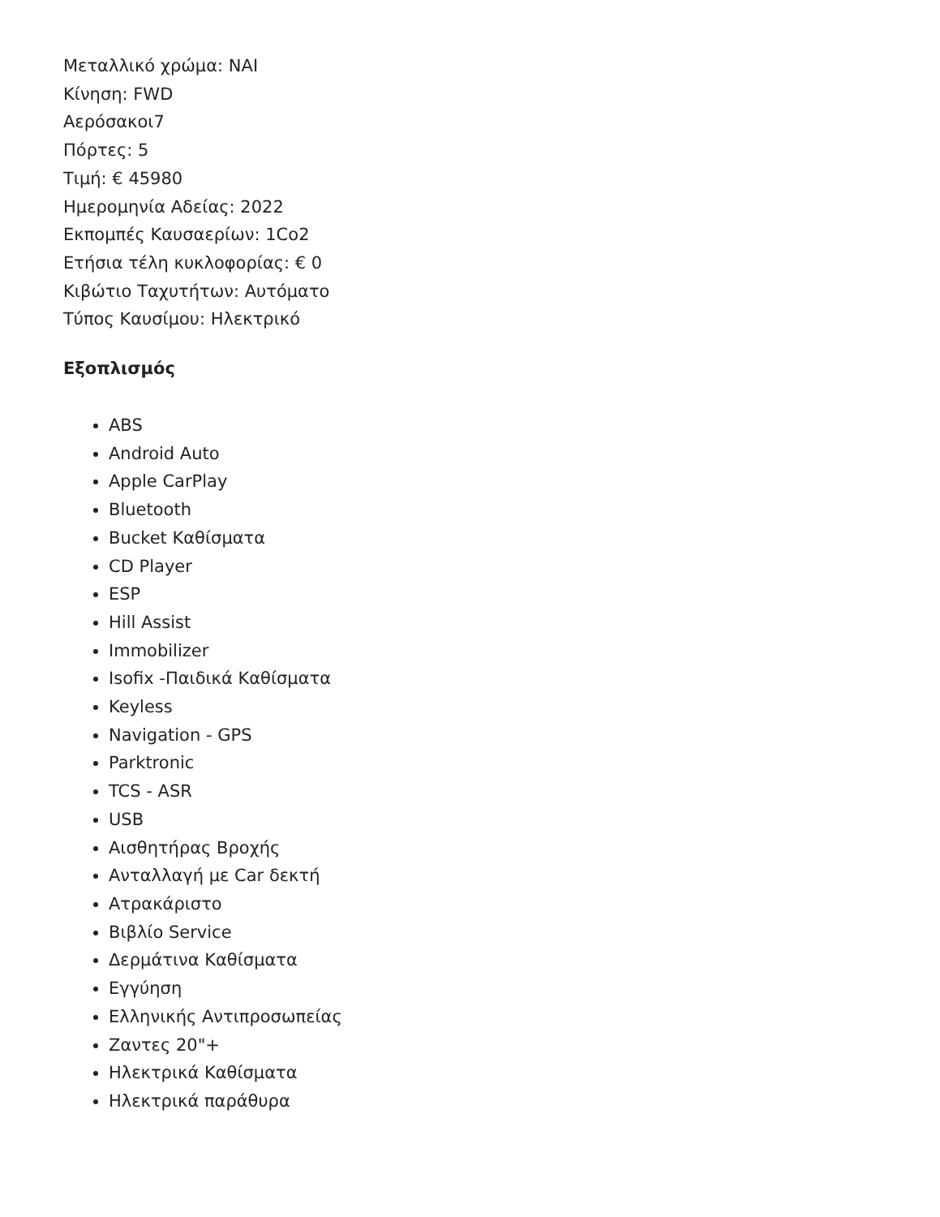Μεταλλικό χρώμα: ΝΑΙ
Κίνηση: FWD
Αερόσακοι7
Πόρτες: 5
Τιμή: € 45980
Ημερομηνία Αδείας: 2022
Εκπομπές Καυσαερίων: 1Co2
Ετήσια τέλη κυκλοφορίας: € 0
Κιβώτιο Ταχυτήτων: Αυτόματο
Τύπος Καυσίμου: Ηλεκτρικό
Εξοπλισμός
ABS
Android Auto
Apple CarPlay
Bluetooth
Bucket Καθίσματα
CD Player
ESP
Hill Assist
Immobilizer
Isofix -Παιδικά Καθίσματα
Keyless
Navigation - GPS
Parktronic
TCS - ASR
USB
Αισθητήρας Βροχής
Ανταλλαγή με Car δεκτή
Ατρακάριστο
Βιβλίο Service
Δερμάτινα Καθίσματα
Εγγύηση
Ελληνικής Αντιπροσωπείας
Ζαντες 20"+
Ηλεκτρικά Καθίσματα
Ηλεκτρικά παράθυρα